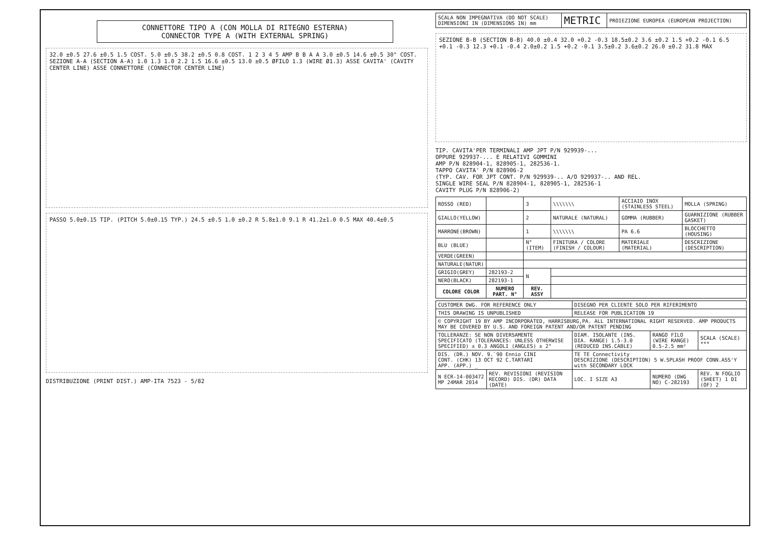CONNETTORE TIPO A (CON MOLLA DI RITEGNO ESTERNA)
CONNECTOR TYPE A (WITH EXTERNAL SPRING)
32.0 ±0.5 27.6 ±0.5 1.5 COST. 5.0 ±0.5 38.2 ±0.5 0.8 COST. 1 2 3 4 5 AMP B B A A 3.0 ±0.5 14.6 ±0.5 30° COST. SEZIONE A-A (SECTION A-A) 1.0 1.3 1.0 2.2 1.5 16.6 ±0.5 13.0 ±0.5 ØFILO 1.3 (WIRE Ø1.3) ASSE CAVITA' (CAVITY CENTER LINE) ASSE CONNETTORE (CONNECTOR CENTER LINE)
PASSO 5.0±0.15 TIP. (PITCH 5.0±0.15 TYP.) 24.5 ±0.5 1.0 ±0.2 R 5.8±1.0 9.1 R 41.2±1.0 0.5 MAX 40.4±0.5
DISTRIBUZIONE (PRINT DIST.) AMP-ITA 7523 - 5/82
| SCALA NON IMPEGNATIVA (DO NOT SCALE) DIMENSIONI IN (DIMENSIONS IN) mm | METRIC | PROIEZIONE EUROPEA (EUROPEAN PROJECTION) |
SEZIONE B-B (SECTION B-B) 40.0 ±0.4 32.0 +0.2 -0.3 18.5±0.2 3.6 ±0.2 1.5 +0.2 -0.1 6.5 +0.1 -0.3 12.3 +0.1 -0.4 2.0±0.2 1.5 +0.2 -0.1 3.5±0.2 3.6±0.2 26.0 ±0.2 31.8 MAX
TIP. CAVITA'PER TERMINALI AMP JPT P/N 929939-...
OPPURE 929937-... E RELATIVI GOMMINI
AMP P/N 828904-1, 828905-1, 282536-1.
TAPPO CAVITA' P/N 828906-2
(TYP. CAV. FOR JPT CONT. P/N 929939-.. A/O 929937-.. AND REL.
SINGLE WIRE SEAL P/N 828904-1, 828905-1, 282536-1
CAVITY PLUG P/N 828906-2)
| ROSSO (RED) | | 3 | \\\\\\\ | ACCIAIO INOX (STAINLESS STEEL) | MOLLA (SPRING) |
| GIALLO(YELLOW) | | 2 | NATURALE (NATURAL) | GOMMA (RUBBER) | GUARNIZIONE (RUBBER GASKET) |
| MARRONE(BROWN) | | 1 | \\\\\\\ | PA 6.6 | BLOCCHETTO (HOUSING) |
| BLU (BLUE) | | N° (ITEM) | FINITURA / COLORE (FINISH / COLOUR) | MATERIALE (MATERIAL) | DESCRIZIONE (DESCRIPTION) |
| VERDE(GREEN) | | | | | |
| NATURALE(NATUR) | | | | | |
| GRIGIO(GREY) | 282193-2 | N | | | |
| NERO(BLACK) | 282193-1 | | | | |
| COLORE COLOR | NUMERO PART. N° | REV. ASSY | | | |
| CUSTOMER DWG. FOR REFERENCE ONLY | | DISEGNO PER CLIENTE SOLO PER RIFERIMENTO | | |
| THIS DRAWING IS UNPUBLISHED | | RELEASE FOR PUBLICATION 19 | | |
| © COPYRIGHT 19 BY AMP INCORPORATED, HARRISBURG,PA. ALL INTERNATIONAL RIGHT RESERVED. AMP PRODUCTS MAY BE COVERED BY U.S. AND FOREIGN PATENT AND/OR PATENT PENDING | | | | |
| TOLLERANZE: SE NON DIVERSAMENTE SPECIFICATO (TOLERANCES: UNLESS OTHERWISE SPECIFIED) ± 0.3 ANGOLI (ANGLES) ± 2° | | DIAM. ISOLANTE (INS. DIA. RANGE) 1.5-3.0 (REDUCED INS.CABLE) | RANGO FILO (WIRE RANGE) 0.5-2.5 mm² | SCALA (SCALE) *** |
| DIS. (DR.) NOV. 9.`90 Ennio CINI CONT. (CHK) 13 OCT 92 C.TARTARI APP. (APP.) _ | | TE TE Connectivity DESCRIZIONE (DESCRIPTION) 5 W.SPLASH PROOF CONN.ASS'Y with SECONDARY LOCK | | |
| N ECR-14-003472 MP 24MAR 2014 | REV. REVISIONI (REVISION RECORD) DIS. (DR) DATA (DATE) | LOC. I SIZE A3 | NUMERO (DWG NO) C-282193 | REV. N FOGLIO (SHEET) 1 DI (OF) 2 |